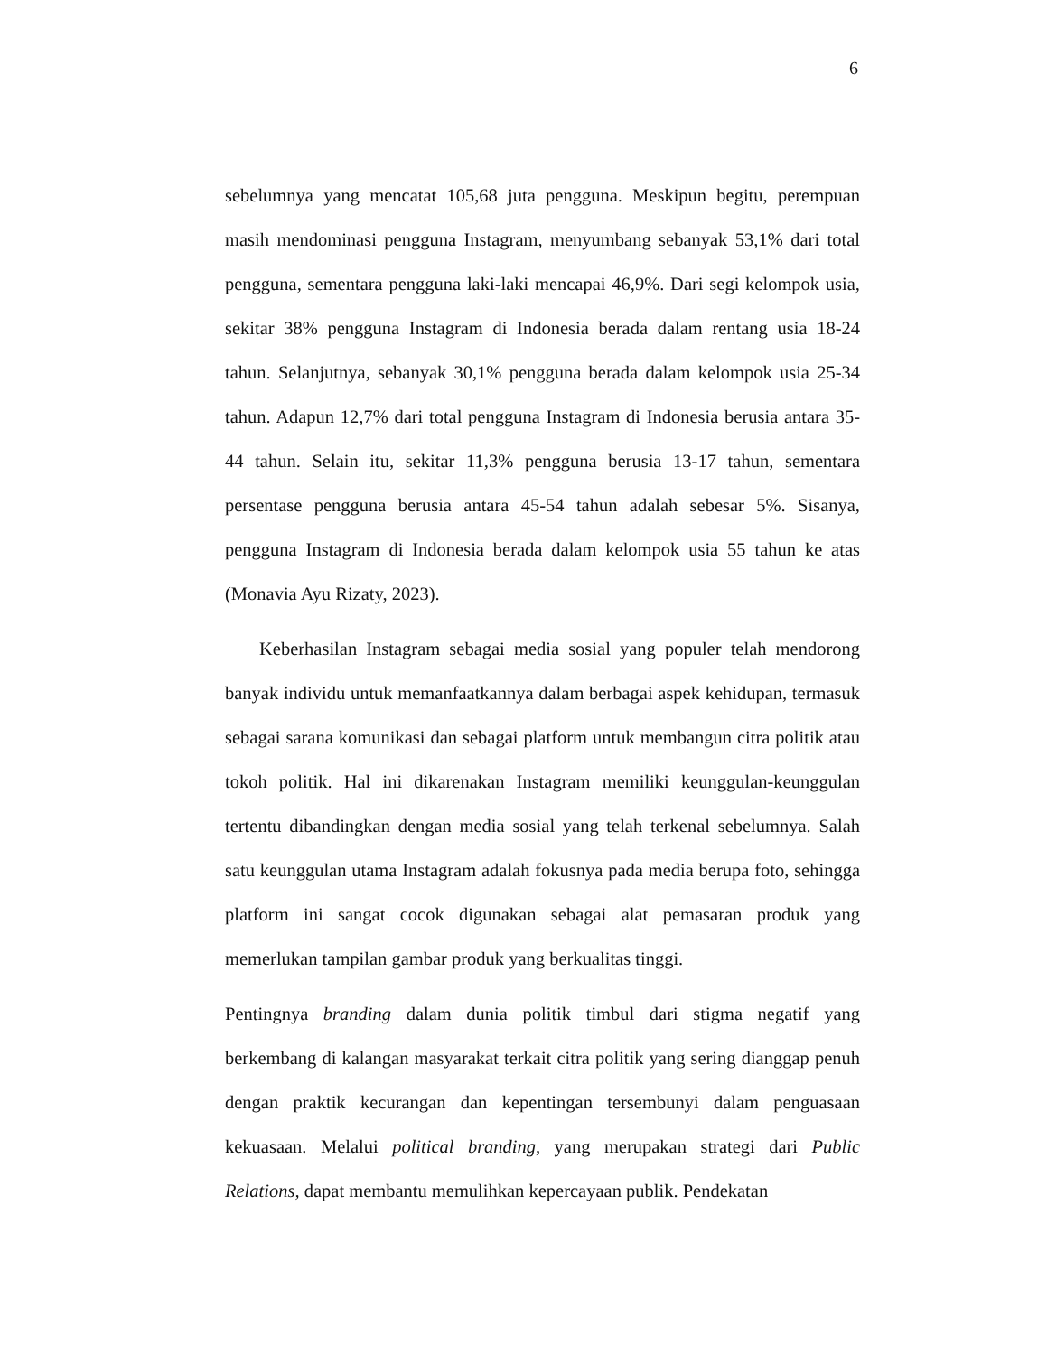6
sebelumnya yang mencatat 105,68 juta pengguna. Meskipun begitu, perempuan masih mendominasi pengguna Instagram, menyumbang sebanyak 53,1% dari total pengguna, sementara pengguna laki-laki mencapai 46,9%. Dari segi kelompok usia, sekitar 38% pengguna Instagram di Indonesia berada dalam rentang usia 18-24 tahun. Selanjutnya, sebanyak 30,1% pengguna berada dalam kelompok usia 25-34 tahun. Adapun 12,7% dari total pengguna Instagram di Indonesia berusia antara 35-44 tahun. Selain itu, sekitar 11,3% pengguna berusia 13-17 tahun, sementara persentase pengguna berusia antara 45-54 tahun adalah sebesar 5%. Sisanya, pengguna Instagram di Indonesia berada dalam kelompok usia 55 tahun ke atas (Monavia Ayu Rizaty, 2023).
Keberhasilan Instagram sebagai media sosial yang populer telah mendorong banyak individu untuk memanfaatkannya dalam berbagai aspek kehidupan, termasuk sebagai sarana komunikasi dan sebagai platform untuk membangun citra politik atau tokoh politik. Hal ini dikarenakan Instagram memiliki keunggulan-keunggulan tertentu dibandingkan dengan media sosial yang telah terkenal sebelumnya. Salah satu keunggulan utama Instagram adalah fokusnya pada media berupa foto, sehingga platform ini sangat cocok digunakan sebagai alat pemasaran produk yang memerlukan tampilan gambar produk yang berkualitas tinggi.
Pentingnya branding dalam dunia politik timbul dari stigma negatif yang berkembang di kalangan masyarakat terkait citra politik yang sering dianggap penuh dengan praktik kecurangan dan kepentingan tersembunyi dalam penguasaan kekuasaan. Melalui political branding, yang merupakan strategi dari Public Relations, dapat membantu memulihkan kepercayaan publik. Pendekatan